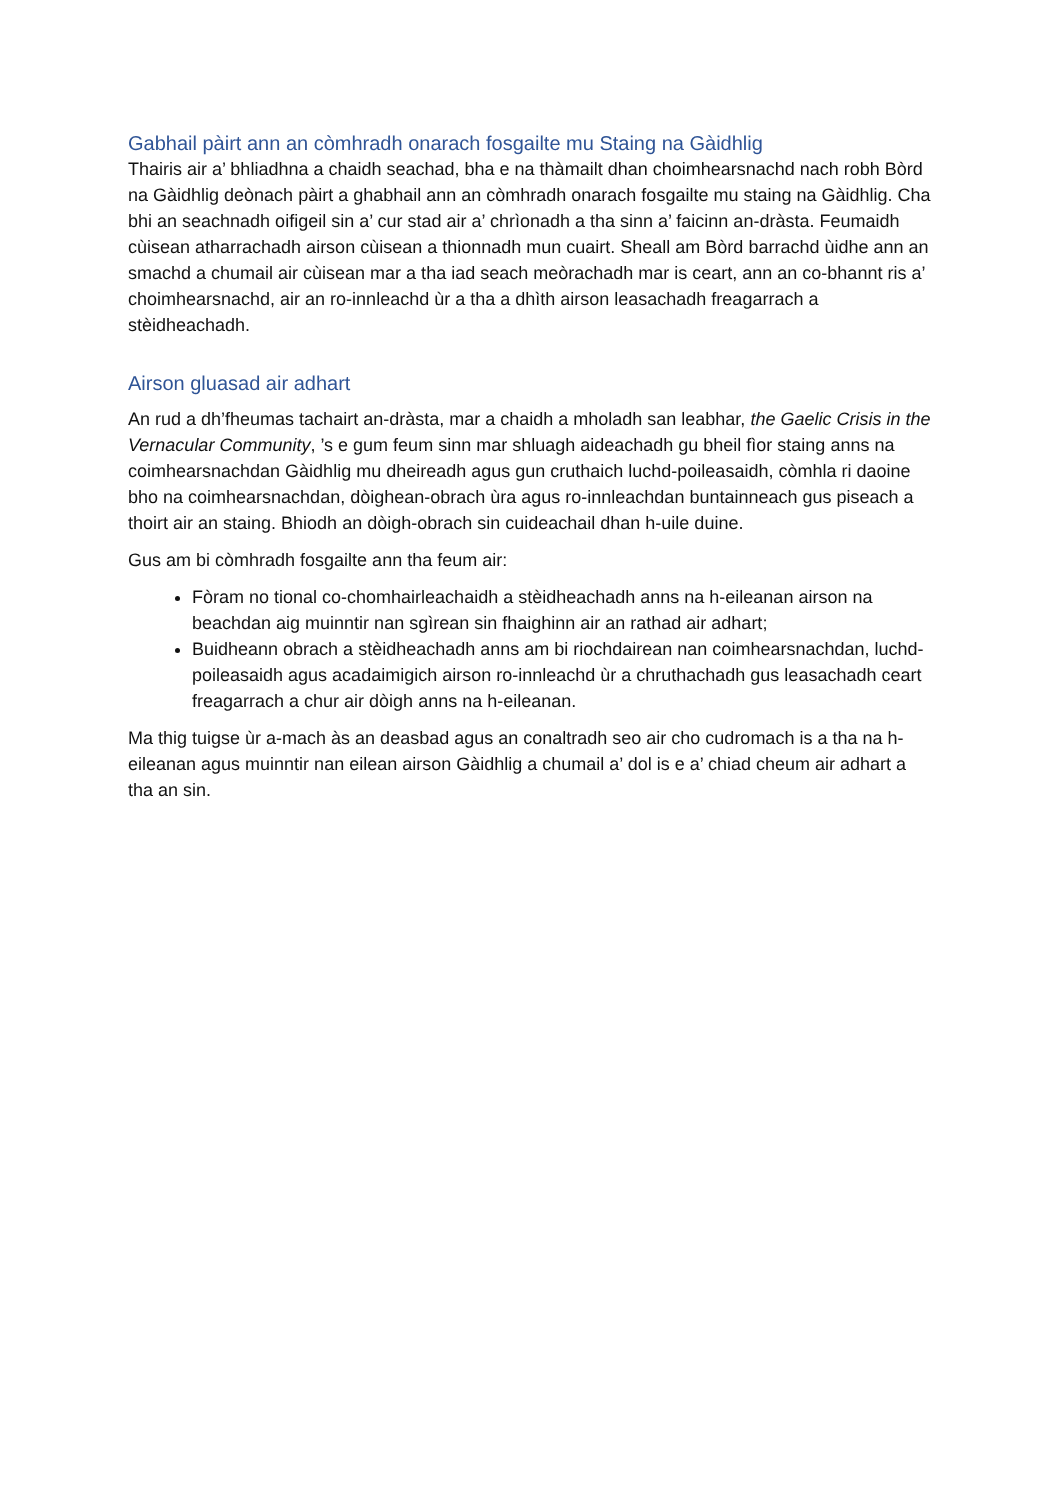Gabhail pàirt ann an còmhradh onarach fosgailte mu Staing na Gàidhlig
Thairis air a’ bhliadhna a chaidh seachad, bha e na thàmailt dhan choimhearsnachd nach robh Bòrd na Gàidhlig deònach pàirt a ghabhail ann an còmhradh onarach fosgailte mu staing na Gàidhlig. Cha bhi an seachnadh oifigeil sin a’ cur stad air a’ chrìonadh a tha sinn a’ faicinn an-dràsta. Feumaidh cùisean atharrachadh airson cùisean a thionnadh mun cuairt. Sheall am Bòrd barrachd ùidhe ann an smachd a chumail air cùisean mar a tha iad seach meòrachadh mar is ceart, ann an co-bhannt ris a’ choimhearsnachd, air an ro-innleachd ùr a tha a dhìth airson leasachadh freagarrach a stèidheachadh.
Airson gluasad air adhart
An rud a dh’fheumas tachairt an-dràsta, mar a chaidh a mholadh san leabhar, the Gaelic Crisis in the Vernacular Community, ’s e gum feum sinn mar shluagh aideachadh gu bheil fìor staing anns na coimhearsnachdan Gàidhlig mu dheireadh agus gun cruthaich luchd-poileasaidh, còmhla ri daoine bho na coimhearsnachdan, dòighean-obrach ùra agus ro-innleachdan buntainneach gus piseach a thoirt air an staing. Bhiodh an dòigh-obrach sin cuideachail dhan h-uile duine.
Gus am bi còmhradh fosgailte ann tha feum air:
Fòram no tional co-chomhairleachaidh a stèidheachadh anns na h-eileanan airson na beachdan aig muinntir nan sgìrean sin fhaighinn air an rathad air adhart;
Buidheann obrach a stèidheachadh anns am bi riochdairean nan coimhearsnachdan, luchd-poileasaidh agus acadaimigich airson ro-innleachd ùr a chruthachadh gus leasachadh ceart freagarrach a chur air dòigh anns na h-eileanan.
Ma thig tuigse ùr a-mach às an deasbad agus an conaltradh seo air cho cudromach is a tha na h-eileanan agus muinntir nan eilean airson Gàidhlig a chumail a’ dol is e a’ chiad cheum air adhart a tha an sin.